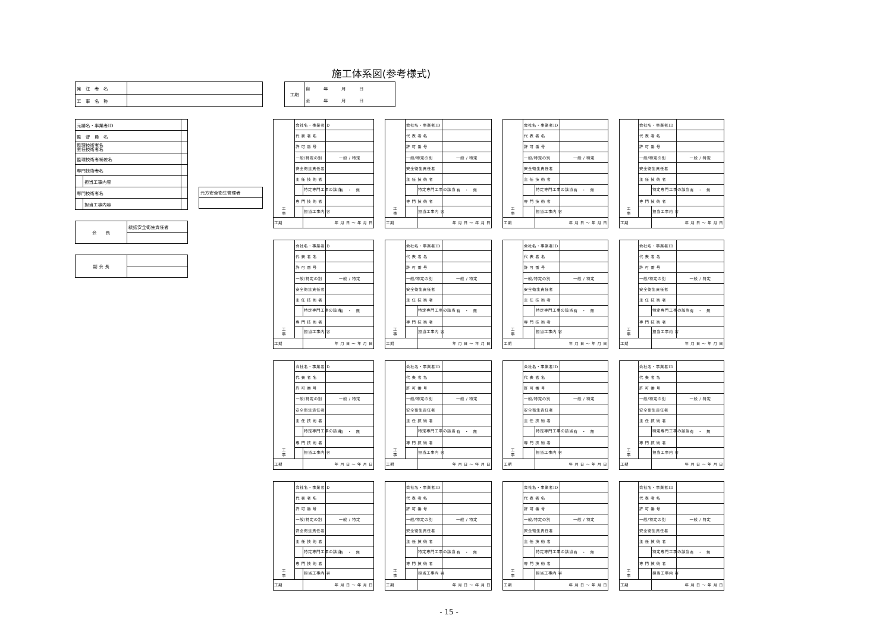施工体系図(参考様式)
| 発 注 者 名 | |
| 工 事 名 称 | |
| 工期 | 自 年 月 日 |
| | 至 年 月 日 |
| 元請名・事業者ID | | |
| 監 督 員 名 | | |
| 監理技術者名 主任技術者名 | | |
| 監理技術者補佐名 | | |
| 専門技術者名 | | |
| | 担当工事内容 | |
| 専門技術者名 | | |
| | 担当工事内容 | |
| 会 長 | 統括安全衛生責任者 |
| 副 会 長 | |
| 元方安全衛生管理者 |
| 工 事 | 会社名・事業者ID | | |
| | 代 表 者 名 | | |
| | 許 可 番 号 | | |
| | 一般/特定の別 | | 一般 / 特定 |
| | 安全衛生責任者 | | |
| | 主 任 技 術 者 | | |
| | | 特定専門工事の該当 | 有 ・ 無 |
| | 専 門 技 術 者 | | |
| | | 担当工事内 容 | |
| 工期 | | 年 月 日 ～ 年 月 日 | |
| 工 事 | 会社名・事業者ID | | |
| | 代 表 者 名 | | |
| | 許 可 番 号 | | |
| | 一般/特定の別 | | 一般 / 特定 |
| | 安全衛生責任者 | | |
| | 主 任 技 術 者 | | |
| | | 特定専門工事の該当 | 有 ・ 無 |
| | 専 門 技 術 者 | | |
| | | 担当工事内 容 | |
| 工期 | | 年 月 日 ～ 年 月 日 | |
| 工 事 | 会社名・事業者ID | | |
| | 代 表 者 名 | | |
| | 許 可 番 号 | | |
| | 一般/特定の別 | | 一般 / 特定 |
| | 安全衛生責任者 | | |
| | 主 任 技 術 者 | | |
| | | 特定専門工事の該当 | 有 ・ 無 |
| | 専 門 技 術 者 | | |
| | | 担当工事内 容 | |
| 工期 | | 年 月 日 ～ 年 月 日 | |
| 工 事 | 会社名・事業者ID | | |
| | 代 表 者 名 | | |
| | 許 可 番 号 | | |
| | 一般/特定の別 | | 一般 / 特定 |
| | 安全衛生責任者 | | |
| | 主 任 技 術 者 | | |
| | | 特定専門工事の該当 | 有 ・ 無 |
| | 専 門 技 術 者 | | |
| | | 担当工事内 容 | |
| 工期 | | 年 月 日 ～ 年 月 日 | |
| 工 事 | 会社名・事業者ID | | |
| | 代 表 者 名 | | |
| | 許 可 番 号 | | |
| | 一般/特定の別 | | 一般 / 特定 |
| | 安全衛生責任者 | | |
| | 主 任 技 術 者 | | |
| | | 特定専門工事の該当 | 有 ・ 無 |
| | 専 門 技 術 者 | | |
| | | 担当工事内 容 | |
| 工期 | | 年 月 日 ～ 年 月 日 | |
| 工 事 | 会社名・事業者ID | | |
| | 代 表 者 名 | | |
| | 許 可 番 号 | | |
| | 一般/特定の別 | | 一般 / 特定 |
| | 安全衛生責任者 | | |
| | 主 任 技 術 者 | | |
| | | 特定専門工事の該当 | 有 ・ 無 |
| | 専 門 技 術 者 | | |
| | | 担当工事内 容 | |
| 工期 | | 年 月 日 ～ 年 月 日 | |
| 工 事 | 会社名・事業者ID | | |
| | 代 表 者 名 | | |
| | 許 可 番 号 | | |
| | 一般/特定の別 | | 一般 / 特定 |
| | 安全衛生責任者 | | |
| | 主 任 技 術 者 | | |
| | | 特定専門工事の該当 | 有 ・ 無 |
| | 専 門 技 術 者 | | |
| | | 担当工事内 容 | |
| 工期 | | 年 月 日 ～ 年 月 日 | |
| 工 事 | 会社名・事業者ID | | |
| | 代 表 者 名 | | |
| | 許 可 番 号 | | |
| | 一般/特定の別 | | 一般 / 特定 |
| | 安全衛生責任者 | | |
| | 主 任 技 術 者 | | |
| | | 特定専門工事の該当 | 有 ・ 無 |
| | 専 門 技 術 者 | | |
| | | 担当工事内 容 | |
| 工期 | | 年 月 日 ～ 年 月 日 | |
| 工 事 | 会社名・事業者ID | | |
| | 代 表 者 名 | | |
| | 許 可 番 号 | | |
| | 一般/特定の別 | | 一般 / 特定 |
| | 安全衛生責任者 | | |
| | 主 任 技 術 者 | | |
| | | 特定専門工事の該当 | 有 ・ 無 |
| | 専 門 技 術 者 | | |
| | | 担当工事内 容 | |
| 工期 | | 年 月 日 ～ 年 月 日 | |
| 工 事 | 会社名・事業者ID | | |
| | 代 表 者 名 | | |
| | 許 可 番 号 | | |
| | 一般/特定の別 | | 一般 / 特定 |
| | 安全衛生責任者 | | |
| | 主 任 技 術 者 | | |
| | | 特定専門工事の該当 | 有 ・ 無 |
| | 専 門 技 術 者 | | |
| | | 担当工事内 容 | |
| 工期 | | 年 月 日 ～ 年 月 日 | |
| 工 事 | 会社名・事業者ID | | |
| | 代 表 者 名 | | |
| | 許 可 番 号 | | |
| | 一般/特定の別 | | 一般 / 特定 |
| | 安全衛生責任者 | | |
| | 主 任 技 術 者 | | |
| | | 特定専門工事の該当 | 有 ・ 無 |
| | 専 門 技 術 者 | | |
| | | 担当工事内 容 | |
| 工期 | | 年 月 日 ～ 年 月 日 | |
| 工 事 | 会社名・事業者ID | | |
| | 代 表 者 名 | | |
| | 許 可 番 号 | | |
| | 一般/特定の別 | | 一般 / 特定 |
| | 安全衛生責任者 | | |
| | 主 任 技 術 者 | | |
| | | 特定専門工事の該当 | 有 ・ 無 |
| | 専 門 技 術 者 | | |
| | | 担当工事内 容 | |
| 工期 | | 年 月 日 ～ 年 月 日 | |
| 工 事 | 会社名・事業者ID | | |
| | 代 表 者 名 | | |
| | 許 可 番 号 | | |
| | 一般/特定の別 | | 一般 / 特定 |
| | 安全衛生責任者 | | |
| | 主 任 技 術 者 | | |
| | | 特定専門工事の該当 | 有 ・ 無 |
| | 専 門 技 術 者 | | |
| | | 担当工事内 容 | |
| 工期 | | 年 月 日 ～ 年 月 日 | |
| 工 事 | 会社名・事業者ID | | |
| | 代 表 者 名 | | |
| | 許 可 番 号 | | |
| | 一般/特定の別 | | 一般 / 特定 |
| | 安全衛生責任者 | | |
| | 主 任 技 術 者 | | |
| | | 特定専門工事の該当 | 有 ・ 無 |
| | 専 門 技 術 者 | | |
| | | 担当工事内 容 | |
| 工期 | | 年 月 日 ～ 年 月 日 | |
| 工 事 | 会社名・事業者ID | | |
| | 代 表 者 名 | | |
| | 許 可 番 号 | | |
| | 一般/特定の別 | | 一般 / 特定 |
| | 安全衛生責任者 | | |
| | 主 任 技 術 者 | | |
| | | 特定専門工事の該当 | 有 ・ 無 |
| | 専 門 技 術 者 | | |
| | | 担当工事内 容 | |
| 工期 | | 年 月 日 ～ 年 月 日 | |
| 工 事 | 会社名・事業者ID | | |
| | 代 表 者 名 | | |
| | 許 可 番 号 | | |
| | 一般/特定の別 | | 一般 / 特定 |
| | 安全衛生責任者 | | |
| | 主 任 技 術 者 | | |
| | | 特定専門工事の該当 | 有 ・ 無 |
| | 専 門 技 術 者 | | |
| | | 担当工事内 容 | |
| 工期 | | 年 月 日 ～ 年 月 日 | |
- 15 -